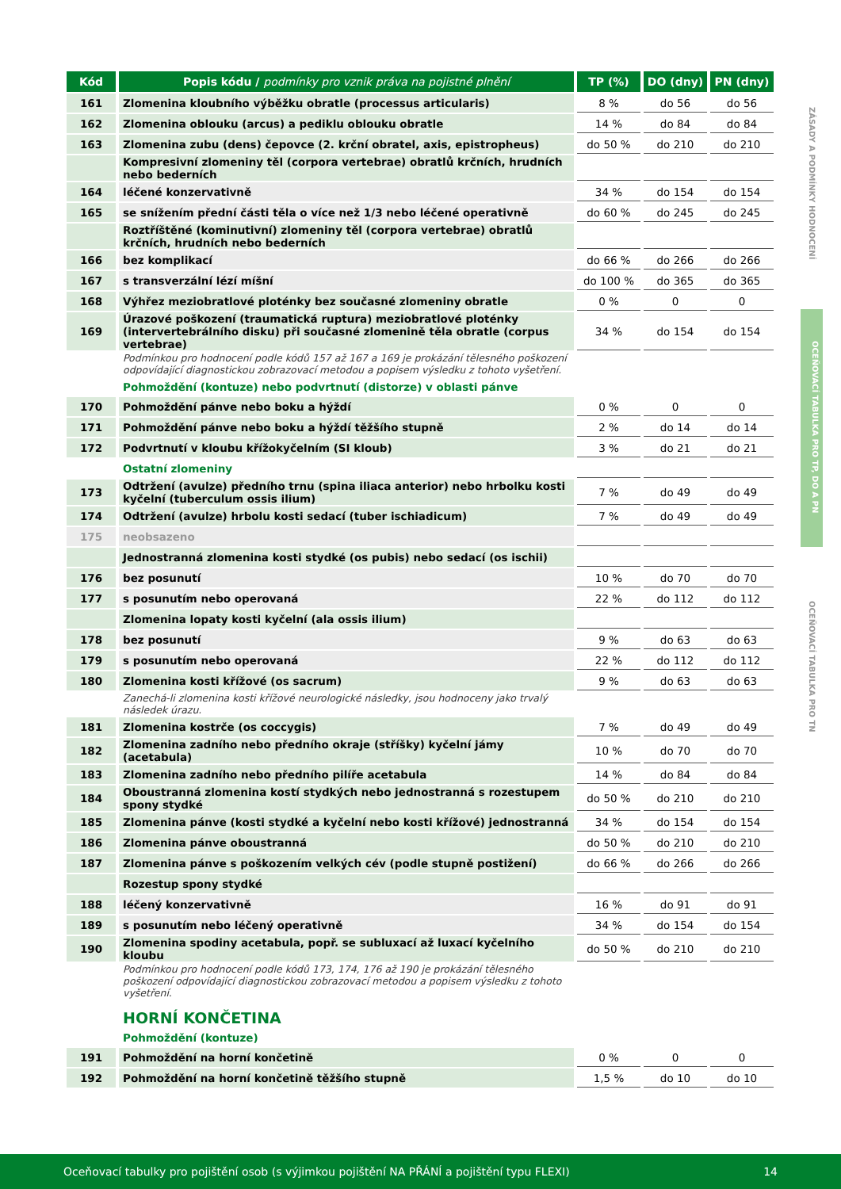| Kód | Popis kódu / podmínky pro vznik práva na pojistné plnění | TP (%) | DO (dny) | PN (dny) |
| --- | --- | --- | --- | --- |
| 161 | Zlomenina kloubního výběžku obratle (processus articularis) | 8 % | do 56 | do 56 |
| 162 | Zlomenina oblouku (arcus) a pediklu oblouku obratle | 14 % | do 84 | do 84 |
| 163 | Zlomenina zubu (dens) čepovce (2. krční obratel, axis, epistropheus) | do 50 % | do 210 | do 210 |
| | Kompresivní zlomeniny těl (corpora vertebrae) obratlů krčních, hrudních nebo bederních | | | |
| 164 | léčené konzervativně | 34 % | do 154 | do 154 |
| 165 | se snížením přední části těla o více než 1/3 nebo léčené operativně | do 60 % | do 245 | do 245 |
| | Roztříštěné (kominutivní) zlomeniny těl (corpora vertebrae) obratlů krčních, hrudních nebo bederních | | | |
| 166 | bez komplikací | do 66 % | do 266 | do 266 |
| 167 | s transverzální lézí míšní | do 100 % | do 365 | do 365 |
| 168 | Výhřez meziobratlové ploténky bez současné zlomeniny obratle | 0 % | 0 | 0 |
| 169 | Úrazové poškození (traumatická ruptura) meziobratlové ploténky (intervertebrálního disku) při současné zlomenině těla obratle (corpus vertebrae) | 34 % | do 154 | do 154 |
| | Podmínkou pro hodnocení podle kódů 157 až 167 a 169 je prokázání tělesného poškození odpovídající diagnostickou zobrazovací metodou a popisem výsledku z tohoto vyšetření. | | | |
| | Pohmoždění (kontuze) nebo podvrtnutí (distorze) v oblasti pánve | | | |
| 170 | Pohmoždění pánve nebo boku a hýždí | 0 % | 0 | 0 |
| 171 | Pohmoždění pánve nebo boku a hýždí těžšího stupně | 2 % | do 14 | do 14 |
| 172 | Podvrtnutí v kloubu křížokyčelním (SI kloub) | 3 % | do 21 | do 21 |
| | Ostatní zlomeniny | | | |
| 173 | Odtržení (avulze) předního trnu (spina iliaca anterior) nebo hrbolku kosti kyčelní (tuberculum ossis ilium) | 7 % | do 49 | do 49 |
| 174 | Odtržení (avulze) hrbolu kosti sedací (tuber ischiadicum) | 7 % | do 49 | do 49 |
| 175 | neobsazeno | | | |
| | Jednostranná zlomenina kosti stydké (os pubis) nebo sedací (os ischii) | | | |
| 176 | bez posunutí | 10 % | do 70 | do 70 |
| 177 | s posunutím nebo operovaná | 22 % | do 112 | do 112 |
| | Zlomenina lopaty kosti kyčelní (ala ossis ilium) | | | |
| 178 | bez posunutí | 9 % | do 63 | do 63 |
| 179 | s posunutím nebo operovaná | 22 % | do 112 | do 112 |
| 180 | Zlomenina kosti křížové (os sacrum) | 9 % | do 63 | do 63 |
| | Zanechá-li zlomenina kosti křížové neurologické následky, jsou hodnoceny jako trvalý následek úrazu. | | | |
| 181 | Zlomenina kostrče (os coccygis) | 7 % | do 49 | do 49 |
| 182 | Zlomenina zadního nebo předního okraje (stříšky) kyčelní jámy (acetabula) | 10 % | do 70 | do 70 |
| 183 | Zlomenina zadního nebo předního pilíře acetabula | 14 % | do 84 | do 84 |
| 184 | Oboustranná zlomenina kostí stydkých nebo jednostranná s rozestupem spony stydké | do 50 % | do 210 | do 210 |
| 185 | Zlomenina pánve (kosti stydké a kyčelní nebo kosti křížové) jednostranná | 34 % | do 154 | do 154 |
| 186 | Zlomenina pánve oboustranná | do 50 % | do 210 | do 210 |
| 187 | Zlomenina pánve s poškozením velkých cév (podle stupně postižení) | do 66 % | do 266 | do 266 |
| | Rozestup spony stydké | | | |
| 188 | léčený konzervativně | 16 % | do 91 | do 91 |
| 189 | s posunutím nebo léčený operativně | 34 % | do 154 | do 154 |
| 190 | Zlomenina spodiny acetabula, popř. se subluxací až luxací kyčelního kloubu | do 50 % | do 210 | do 210 |
| | Podmínkou pro hodnocení podle kódů 173, 174, 176 až 190 je prokázání tělesného poškození odpovídající diagnostickou zobrazovací metodou a popisem výsledku z tohoto vyšetření. | | | |
| | HORNÍ KONČETINA | | | |
| | Pohmoždění (kontuze) | | | |
| 191 | Pohmoždění na horní končetině | 0 % | 0 | 0 |
| 192 | Pohmoždění na horní končetině těžšího stupně | 1,5 % | do 10 | do 10 |
ZÁSADY A PODMÍNKY HODNOCENÍ
OCEŇOVACÍ TABULKA PRO TP, DO A PN
OCEŇOVACÍ TABULKA PRO TN
Oceňovací tabulky pro pojištění osob (s výjimkou pojištění NA PŘÁNÍ a pojištění typu FLEXI) 14